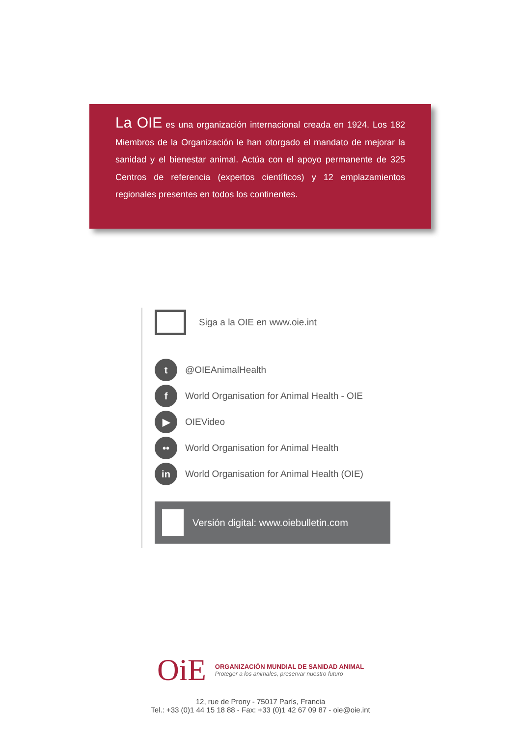La OIE es una organización internacional creada en 1924. Los 182 Miembros de la Organización le han otorgado el mandato de mejorar la sanidad y el bienestar animal. Actúa con el apoyo permanente de 325 Centros de referencia (expertos científicos) y 12 emplazamientos regionales presentes en todos los continentes.
Siga a la OIE en www.oie.int
t
@OIEAnimalHealth
f
World Organisation for Animal Health - OIE
▶
OIEVideo
••
World Organisation for Animal Health
in
World Organisation for Animal Health (OIE)
Versión digital: www.oiebulletin.com
OiE
ORGANIZACIÓN MUNDIAL DE SANIDAD ANIMAL
Proteger a los animales, preservar nuestro futuro
12, rue de Prony - 75017 París, Francia
Tel.: +33 (0)1 44 15 18 88 - Fax: +33 (0)1 42 67 09 87 - oie@oie.int